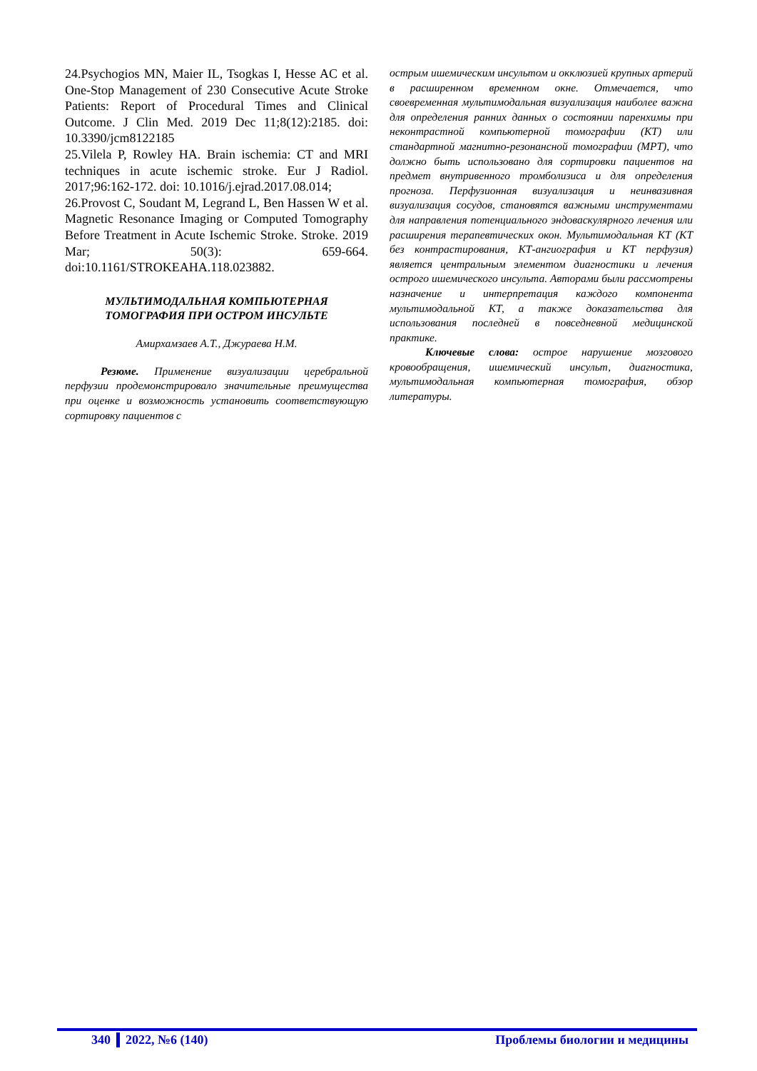24.Psychogios MN, Maier IL, Tsogkas I, Hesse AC et al. One-Stop Management of 230 Consecutive Acute Stroke Patients: Report of Procedural Times and Clinical Outcome. J Clin Med. 2019 Dec 11;8(12):2185. doi: 10.3390/jcm8122185
25.Vilela P, Rowley HA. Brain ischemia: CT and MRI techniques in acute ischemic stroke. Eur J Radiol. 2017;96:162-172. doi: 10.1016/j.ejrad.2017.08.014;
26.Provost C, Soudant M, Legrand L, Ben Hassen W et al. Magnetic Resonance Imaging or Computed Tomography Before Treatment in Acute Ischemic Stroke. Stroke. 2019 Mar; 50(3): 659-664. doi:10.1161/STROKEAHA.118.023882.
МУЛЬТИМОДАЛЬНАЯ КОМПЬЮТЕРНАЯ
ТОМОГРАФИЯ ПРИ ОСТРОМ ИНСУЛЬТЕ
Амирхамзаев А.Т., Джураева Н.М.
Резюме. Применение визуализации церебральной перфузии продемонстрировало значительные преимущества при оценке и возможность установить соответствующую сортировку пациентов с
острым ишемическим инсультом и окклюзией крупных артерий в расширенном временном окне. Отмечается, что своевременная мультимодальная визуализация наиболее важна для определения ранних данных о состоянии паренхимы при неконтрастной компьютерной томографии (КТ) или стандартной магнитно-резонансной томографии (МРТ), что должно быть использовано для сортировки пациентов на предмет внутривенного тромболизиса и для определения прогноза. Перфузионная визуализация и неинвазивная визуализация сосудов, становятся важными инструментами для направления потенциального эндоваскулярного лечения или расширения терапевтических окон. Мультимодальная КТ (КТ без контрастирования, КТ-ангиография и КТ перфузия) является центральным элементом диагностики и лечения острого ишемического инсульта. Авторами были рассмотрены назначение и интерпретация каждого компонента мультимодальной КТ, а также доказательства для использования последней в повседневной медицинской практике.
Ключевые слова: острое нарушение мозгового кровообращения, ишемический инсульт, диагностика, мультимодальная компьютерная томография, обзор литературы.
340 2022, №6 (140) Проблемы биологии и медицины